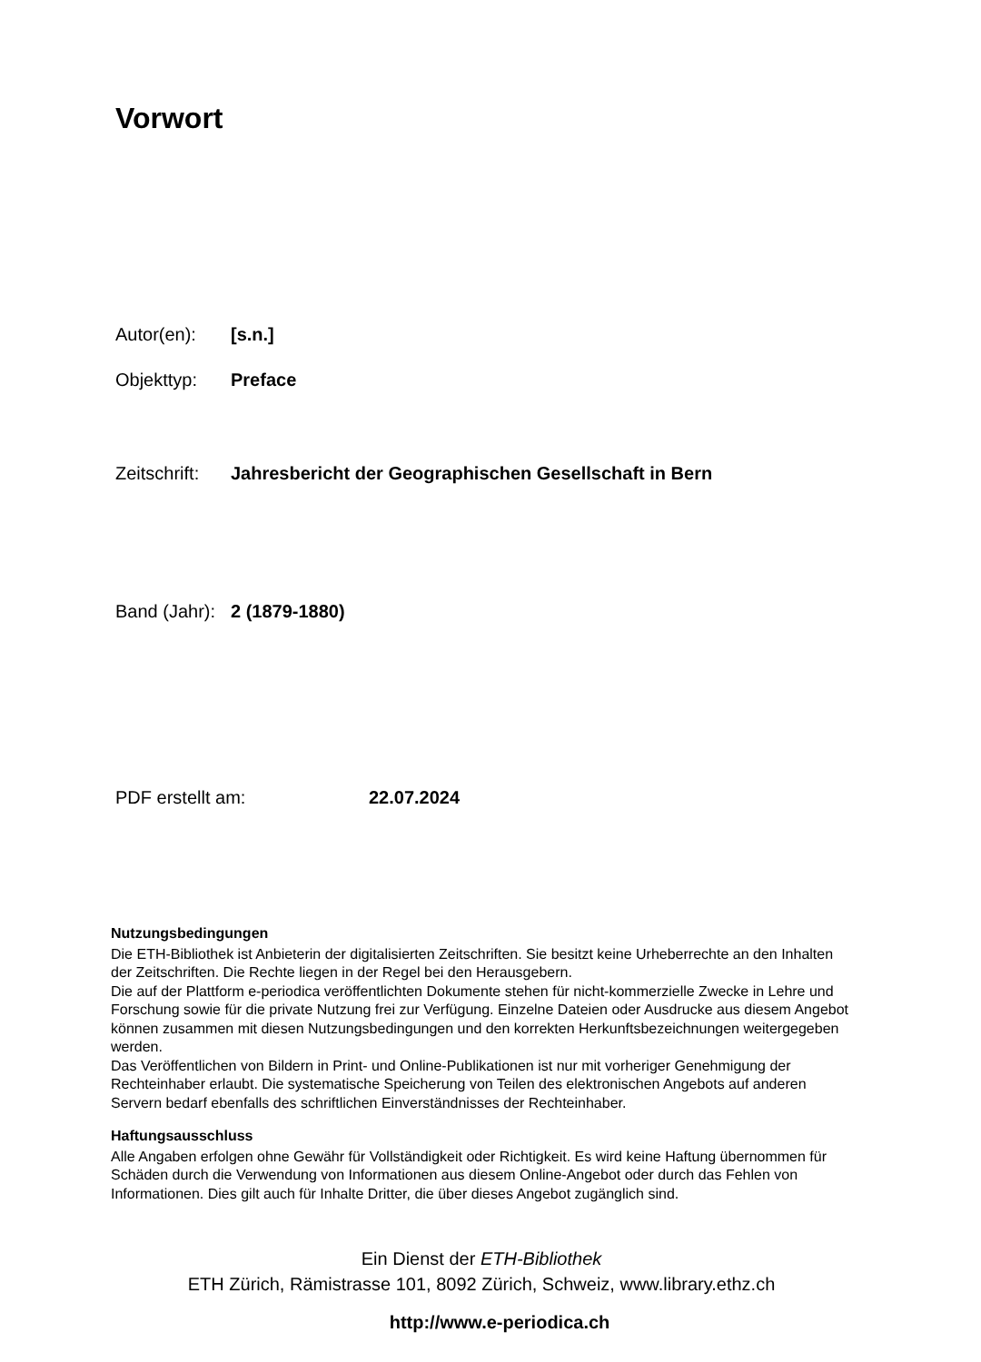Vorwort
Autor(en): [s.n.]
Objekttyp: Preface
Zeitschrift: Jahresbericht der Geographischen Gesellschaft in Bern
Band (Jahr): 2 (1879-1880)
PDF erstellt am: 22.07.2024
Nutzungsbedingungen
Die ETH-Bibliothek ist Anbieterin der digitalisierten Zeitschriften. Sie besitzt keine Urheberrechte an den Inhalten der Zeitschriften. Die Rechte liegen in der Regel bei den Herausgebern.
Die auf der Plattform e-periodica veröffentlichten Dokumente stehen für nicht-kommerzielle Zwecke in Lehre und Forschung sowie für die private Nutzung frei zur Verfügung. Einzelne Dateien oder Ausdrucke aus diesem Angebot können zusammen mit diesen Nutzungsbedingungen und den korrekten Herkunftsbezeichnungen weitergegeben werden.
Das Veröffentlichen von Bildern in Print- und Online-Publikationen ist nur mit vorheriger Genehmigung der Rechteinhaber erlaubt. Die systematische Speicherung von Teilen des elektronischen Angebots auf anderen Servern bedarf ebenfalls des schriftlichen Einverständnisses der Rechteinhaber.
Haftungsausschluss
Alle Angaben erfolgen ohne Gewähr für Vollständigkeit oder Richtigkeit. Es wird keine Haftung übernommen für Schäden durch die Verwendung von Informationen aus diesem Online-Angebot oder durch das Fehlen von Informationen. Dies gilt auch für Inhalte Dritter, die über dieses Angebot zugänglich sind.
Ein Dienst der ETH-Bibliothek
ETH Zürich, Rämistrasse 101, 8092 Zürich, Schweiz, www.library.ethz.ch
http://www.e-periodica.ch